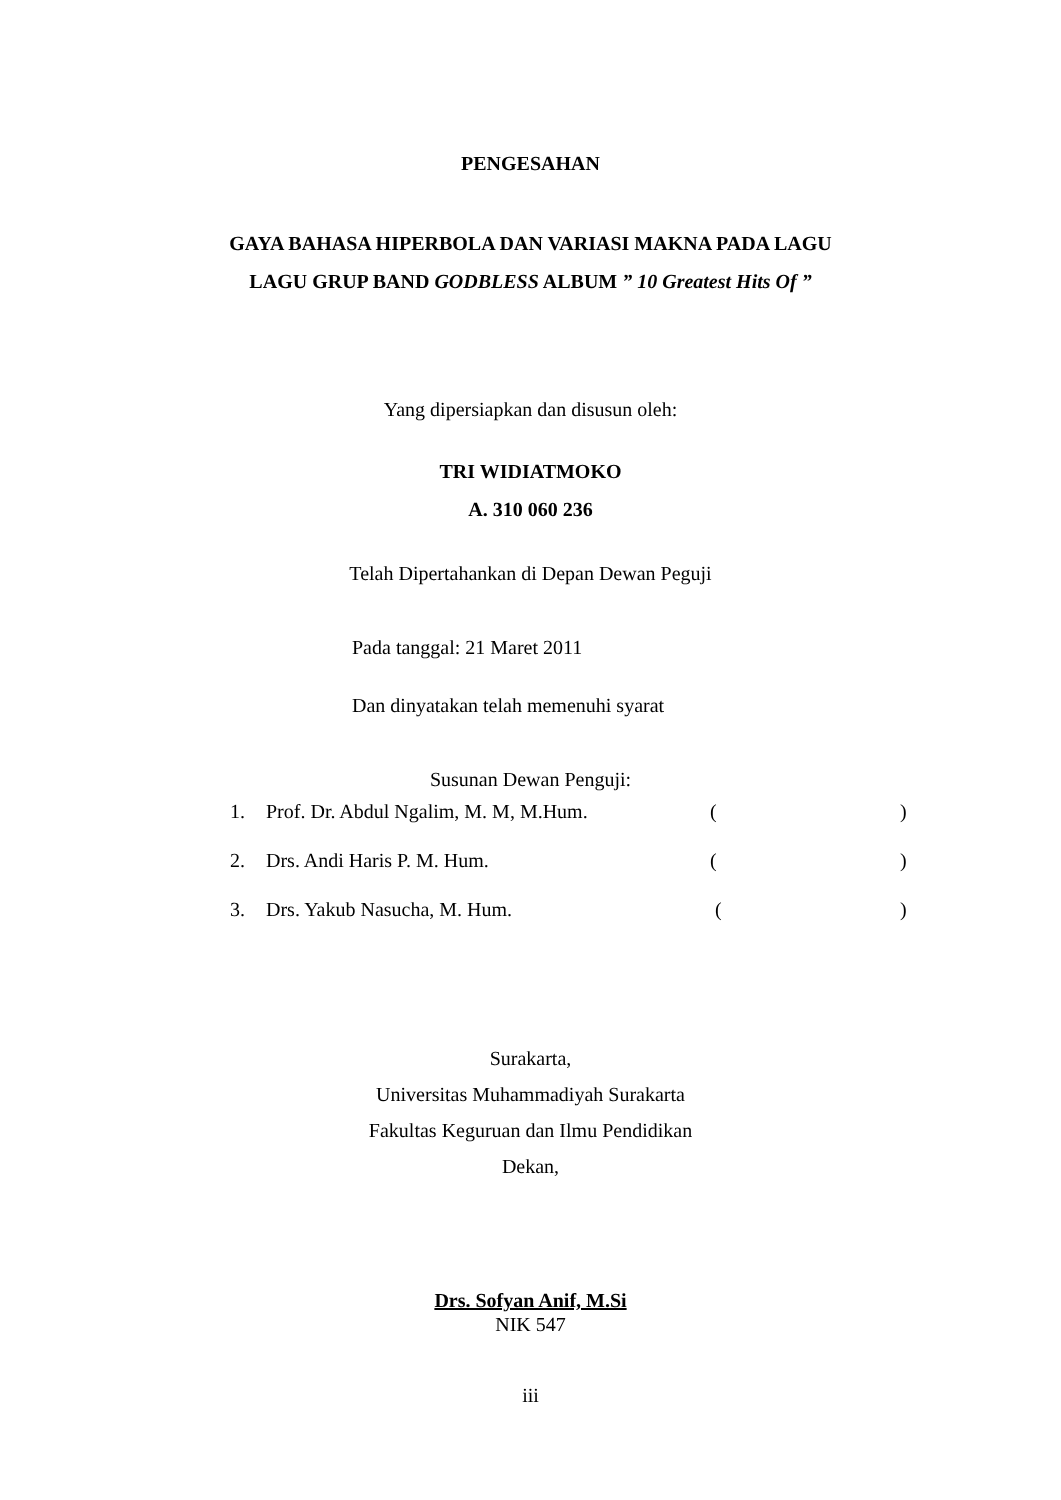PENGESAHAN
GAYA BAHASA HIPERBOLA DAN VARIASI MAKNA PADA LAGU
LAGU GRUP BAND GODBLESS ALBUM ” 10 Greatest Hits Of ”
Yang dipersiapkan dan disusun oleh:
TRI WIDIATMOKO
A. 310 060 236
Telah Dipertahankan di Depan Dewan Peguji
Pada tanggal: 21 Maret 2011
Dan dinyatakan telah memenuhi syarat
Susunan Dewan Penguji:
| 1. | Prof. Dr. Abdul Ngalim, M. M, M.Hum. | ( | ) |
| 2. | Drs. Andi Haris P. M. Hum. | ( | ) |
| 3. | Drs. Yakub Nasucha, M. Hum. | ( | ) |
Surakarta,
Universitas Muhammadiyah Surakarta
Fakultas Keguruan dan Ilmu Pendidikan
Dekan,
Drs. Sofyan Anif, M.Si
NIK 547
iii